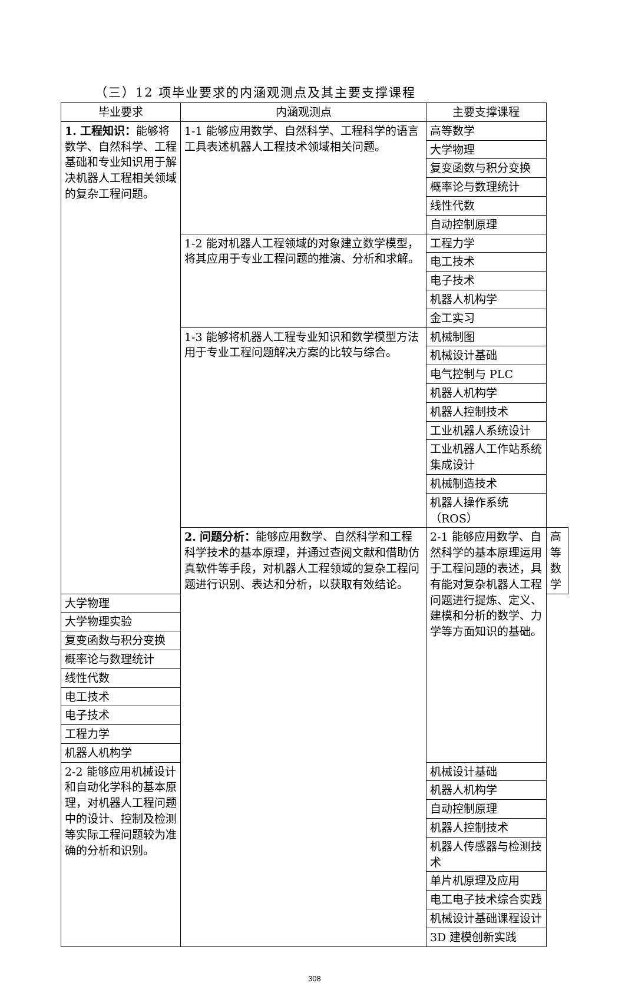（三）12 项毕业要求的内涵观测点及其主要支撑课程
| 毕业要求 | 内涵观测点 | 主要支撑课程 | |
| --- | --- | --- | --- |
| 1. 工程知识： 能够将数学、自然科学、工程基础和专业知识用于解决机器人工程相关领域的复杂工程问题。 | 1-1 能够应用数学、自然科学、工程科学的语言工具表述机器人工程技术领域相关问题。 | 高等数学 | |
| | | 大学物理 | |
| | | 复变函数与积分变换 | |
| | | 概率论与数理统计 | |
| | | 线性代数 | |
| | | 自动控制原理 | |
| | 1-2 能对机器人工程领域的对象建立数学模型，将其应用于专业工程问题的推演、分析和求解。 | 工程力学 | |
| | | 电工技术 | |
| | | 电子技术 | |
| | | 机器人机构学 | |
| | | 金工实习 | |
| | 1-3 能够将机器人工程专业知识和数学模型方法用于专业工程问题解决方案的比较与综合。 | 机械制图 | |
| | | 机械设计基础 | |
| | | 电气控制与 PLC | |
| | | 机器人机构学 | |
| | | 机器人控制技术 | |
| | | 工业机器人系统设计 | |
| | | 工业机器人工作站系统集成设计 | |
| | | 机械制造技术 | |
| | | 机器人操作系统（ROS） | |
| | 2. 问题分析： 能够应用数学、自然科学和工程科学技术的基本原理，并通过查阅文献和借助仿真软件等手段，对机器人工程领域的复杂工程问题进行识别、表达和分析，以获取有效结论。 | 2-1 能够应用数学、自然科学的基本原理运用于工程问题的表述，具有能对复杂机器人工程问题进行提炼、定义、建模和分析的数学、力学等方面知识的基础。 | 高等数学 |
| 大学物理 | | | |
| 大学物理实验 | | | |
| 复变函数与积分变换 | | | |
| 概率论与数理统计 | | | |
| 线性代数 | | | |
| 电工技术 | | | |
| 电子技术 | | | |
| 工程力学 | | | |
| 机器人机构学 | | | |
| 2-2 能够应用机械设计和自动化学科的基本原理，对机器人工程问题中的设计、控制及检测等实际工程问题较为准确的分析和识别。 | | 机械设计基础 | |
| | | 机器人机构学 | |
| | | 自动控制原理 | |
| | | 机器人控制技术 | |
| | | 机器人传感器与检测技术 | |
| | | 单片机原理及应用 | |
| | | 电工电子技术综合实践 | |
| | | 机械设计基础课程设计 | |
| | | 3D 建模创新实践 | |
308